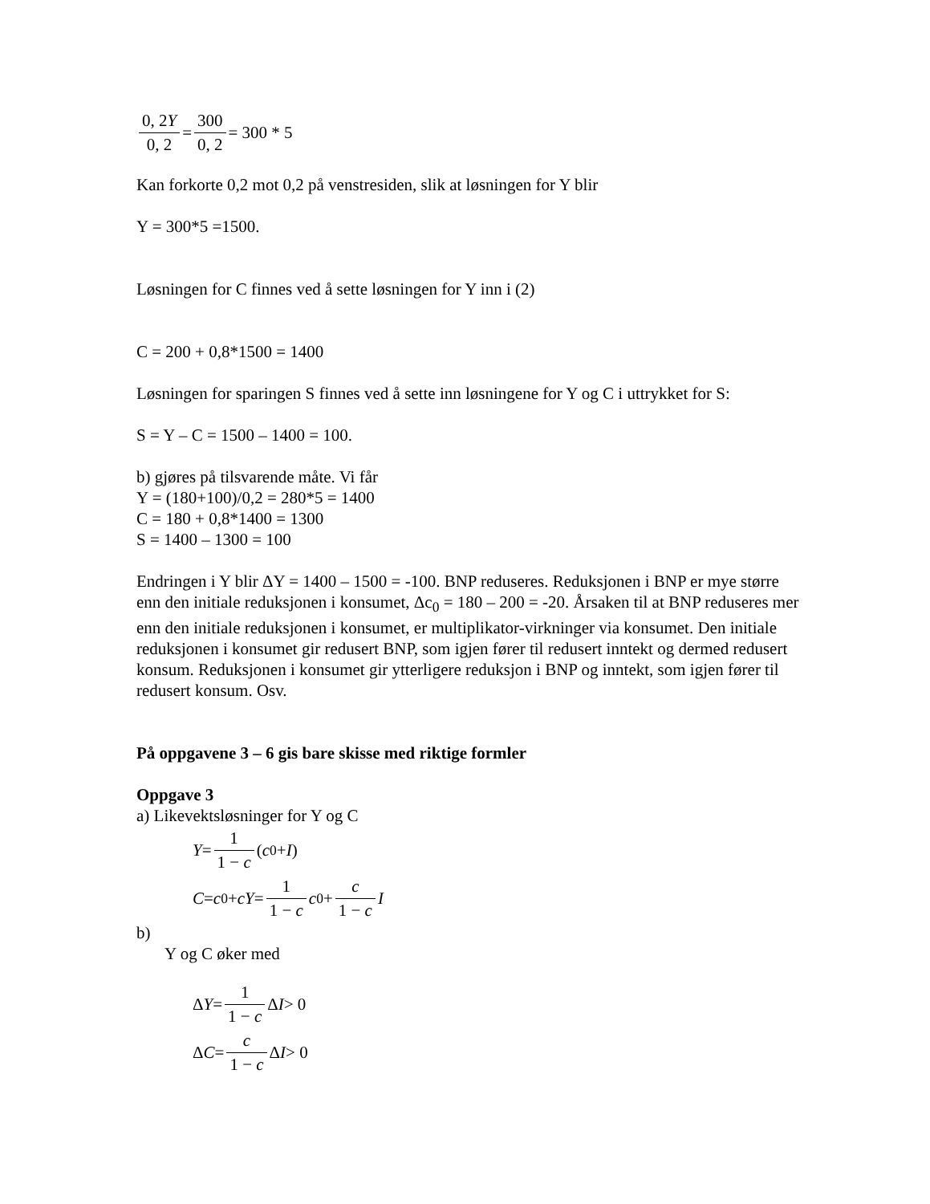0, 2Y 0, 2 = 300 0, 2 = 300 * 5
Kan forkorte 0,2 mot 0,2 på venstresiden, slik at løsningen for Y blir
Y = 300*5 =1500.
Løsningen for C finnes ved å sette løsningen for Y inn i (2)
C = 200 + 0,8*1500 = 1400
Løsningen for sparingen S finnes ved å sette inn løsningene for Y og C i uttrykket for S:
S = Y – C = 1500 – 1400 = 100.
b) gjøres på tilsvarende måte. Vi får
Y = (180+100)/0,2 = 280*5 = 1400
C = 180 + 0,8*1400 = 1300
S = 1400 – 1300 = 100
Endringen i Y blir ΔY = 1400 – 1500 = -100. BNP reduseres. Reduksjonen i BNP er mye større enn den initiale reduksjonen i konsumet, Δc<sub>0</sub> = 180 – 200 = -20. Årsaken til at BNP reduseres mer enn den initiale reduksjonen i konsumet, er multiplikator-virkninger via konsumet. Den initiale reduksjonen i konsumet gir redusert BNP, som igjen fører til redusert inntekt og dermed redusert konsum. Reduksjonen i konsumet gir ytterligere reduksjon i BNP og inntekt, som igjen fører til redusert konsum. Osv.
På oppgavene 3 – 6 gis bare skisse med riktige formler
Oppgave 3
a) Likevektsløsninger for Y og C
Y = 1 1 − c (c<sub>0</sub> + I)
C = c<sub>0</sub> + cY = 1 1 − c c<sub>0</sub> + c 1 − c I
b)
Y og C øker med
Δ Y = 1 1 − c Δ I > 0
Δ C = c 1 − c Δ I > 0